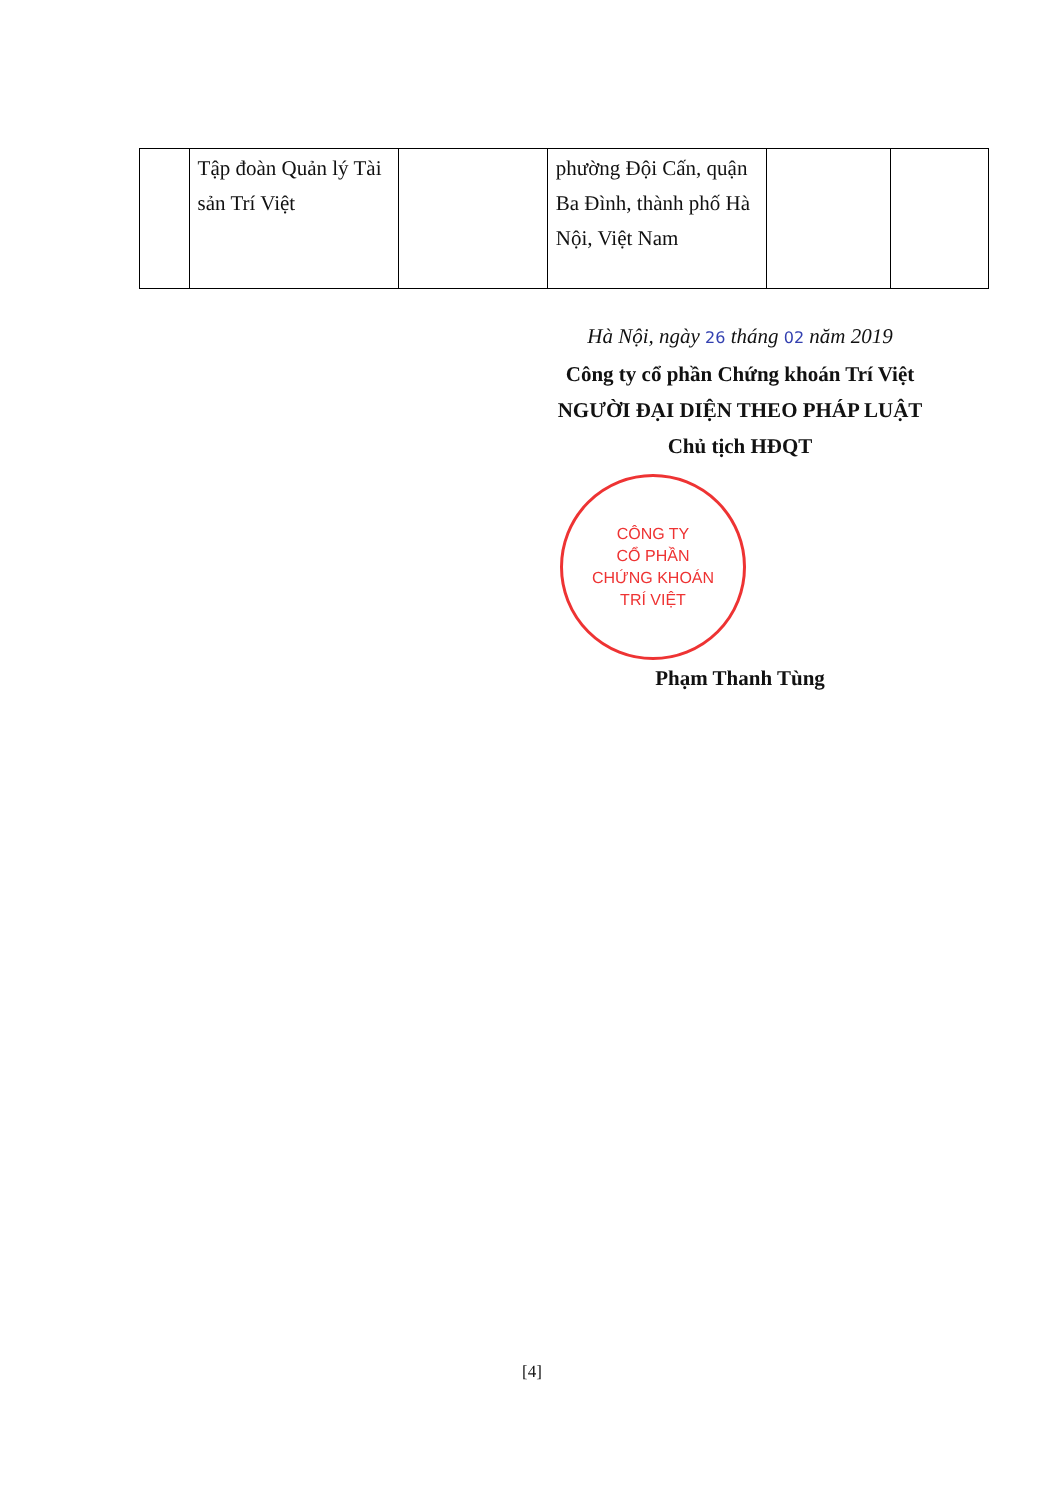| | Tập đoàn Quản lý Tài sản Trí Việt | | phường Đội Cấn, quận Ba Đình, thành phố Hà Nội, Việt Nam | | |
Hà Nội, ngày 26 tháng 02 năm 2019
Công ty cổ phần Chứng khoán Trí Việt
NGƯỜI ĐẠI DIỆN THEO PHÁP LUẬT
Chủ tịch HĐQT
CÔNG TY
CỔ PHẦN
CHỨNG KHOÁN
TRÍ VIỆT
Phạm Thanh Tùng
[4]